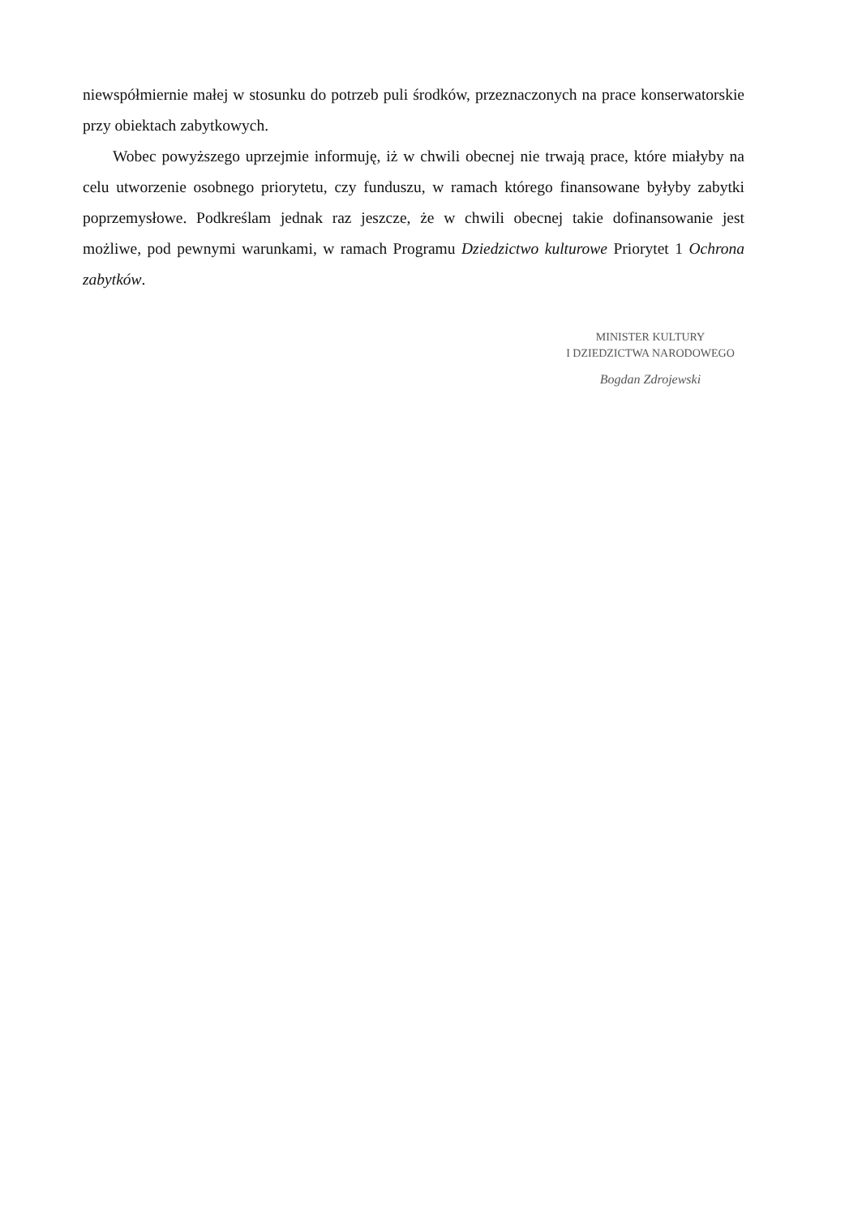niewspółmiernie małej w stosunku do potrzeb puli środków, przeznaczonych na prace konserwatorskie przy obiektach zabytkowych.
Wobec powyższego uprzejmie informuję, iż w chwili obecnej nie trwają prace, które miałyby na celu utworzenie osobnego priorytetu, czy funduszu, w ramach którego finansowane byłyby zabytki poprzemysłowe. Podkreślam jednak raz jeszcze, że w chwili obecnej takie dofinansowanie jest możliwe, pod pewnymi warunkami, w ramach Programu Dziedzictwo kulturowe Priorytet 1 Ochrona zabytków.
MINISTER KULTURY
I DZIEDZICTWA NARODOWEGO
Bogdan Zdrojewski